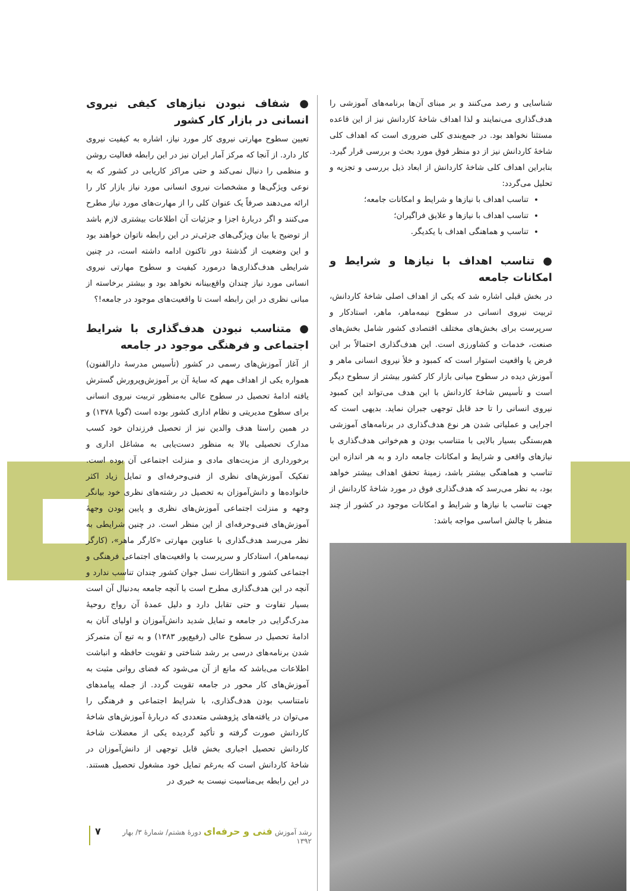شناسایی و رصد می‌کنند و بر مبنای آن‌ها برنامه‌های آموزشی را هدف‌گذاری می‌نمایند و لذا اهداف شاخهٔ کاردانش نیز از این قاعده مستثنا نخواهد بود. در جمع‌بندی کلی ضروری است که اهداف کلی شاخهٔ کاردانش نیز از دو منظر فوق مورد بحث و بررسی قرار گیرد. بنابراین اهداف کلی شاخهٔ کاردانش از ابعاد ذیل بررسی و تجزیه و تحلیل می‌گردد:
تناسب اهداف با نیازها و شرایط و امکانات جامعه؛
تناسب اهداف با نیازها و علایق فراگیران؛
تناسب و هماهنگی اهداف با یکدیگر.
● تناسب اهداف با نیازها و شرایط و امکانات جامعه
در بخش قبلی اشاره شد که یکی از اهداف اصلی شاخهٔ کاردانش، تربیت نیروی انسانی در سطوح نیمه‌ماهر، ماهر، استادکار و سرپرست برای بخش‌های مختلف اقتصادی کشور شامل بخش‌های صنعت، خدمات و کشاورزی است. این هدف‌گذاری احتمالاً بر این فرض یا واقعیت استوار است که کمبود و خلأ نیروی انسانی ماهر و آموزش دیده در سطوح میانی بازار کار کشور بیشتر از سطوح دیگر است و تأسیس شاخهٔ کاردانش با این هدف می‌تواند این کمبود نیروی انسانی را تا حد قابل توجهی جبران نماید. بدیهی است که اجرایی و عملیاتی شدن هر نوع هدف‌گذاری در برنامه‌های آموزشی هم‌بستگی بسیار بالایی با متناسب بودن و هم‌خوانی هدف‌گذاری با نیازهای واقعی و شرایط و امکانات جامعه دارد و به هر اندازه این تناسب و هماهنگی بیشتر باشد، زمینهٔ تحقق اهداف بیشتر خواهد بود، به نظر می‌رسد که هدف‌گذاری فوق در مورد شاخهٔ کاردانش از جهت تناسب با نیازها و شرایط و امکانات موجود در کشور از چند منظر با چالش اساسی مواجه باشد:
● شفاف نبودن نیازهای کیفی نیروی انسانی در بازار کار کشور
تعیین سطوح مهارتی نیروی کار مورد نیاز، اشاره به کیفیت نیروی کار دارد. از آنجا که مرکز آمار ایران نیز در این رابطه فعالیت روشن و منظمی را دنبال نمی‌کند و حتی مراکز کاریابی در کشور که به نوعی ویژگی‌ها و مشخصات نیروی انسانی مورد نیاز بازار کار را ارائه می‌دهند صرفاً یک عنوان کلی را از مهارت‌های مورد نیاز مطرح می‌کنند و اگر دربارهٔ اجزا و جزئیات آن اطلاعات بیشتری لازم باشد از توضیح یا بیان ویژگی‌های جزئی‌تر در این رابطه ناتوان خواهند بود و این وضعیت از گذشتهٔ دور تاکنون ادامه داشته است، در چنین شرایطی هدف‌گذاری‌ها درمورد کیفیت و سطوح مهارتی نیروی انسانی مورد نیاز چندان واقع‌بینانه نخواهد بود و بیشتر برخاسته از مبانی نظری در این رابطه است تا واقعیت‌های موجود در جامعه!؟
● متناسب نبودن هدف‌گذاری با شرایط اجتماعی و فرهنگی موجود در جامعه
از آغاز آموزش‌های رسمی در کشور (تأسیس مدرسهٔ دارالفنون) همواره یکی از اهداف مهم که سایهٔ آن بر آموزش‌وپرورش گسترش یافته ادامهٔ تحصیل در سطوح عالی به‌منظور تربیت نیروی انسانی برای سطوح مدیریتی و نظام اداری کشور بوده است (گویا ۱۳۷۸) و در همین راستا هدف والدین نیز از تحصیل فرزندان خود کسب مدارک تحصیلی بالا به منظور دست‌یابی به مشاغل اداری و برخورداری از مزیت‌های مادی و منزلت اجتماعی آن بوده است. تفکیک آموزش‌های نظری از فنی‌وحرفه‌ای و تمایل زیاد اکثر خانواده‌ها و دانش‌آموزان به تحصیل در رشته‌های نظری خود بیانگر وجهه و منزلت اجتماعی آموزش‌های نظری و پایین بودن وجههٔ آموزش‌های فنی‌وحرفه‌ای از این منظر است. در چنین شرایطی به نظر می‌رسد هدف‌گذاری با عناوین مهارتی «کارگر ماهر»، (کارگر نیمه‌ماهر)، استادکار و سرپرست با واقعیت‌های اجتماعی فرهنگی و اجتماعی کشور و انتظارات نسل جوان کشور چندان تناسب ندارد و آنچه در این هدف‌گذاری مطرح است با آنچه جامعه به‌دنبال آن است بسیار تفاوت و حتی تقابل دارد و دلیل عمدهٔ آن رواج روحیهٔ مدرک‌گرایی در جامعه و تمایل شدید دانش‌آموزان و اولیای آنان به ادامهٔ تحصیل در سطوح عالی (رفیع‌پور ۱۳۸۳) و به تبع آن متمرکز شدن برنامه‌های درسی بر رشد شناختی و تقویت حافظه و انباشت اطلاعات می‌باشد که مانع از آن می‌شود که فضای روانی مثبت به آموزش‌های کار محور در جامعه تقویت گردد. از جمله پیامدهای نامتناسب بودن هدف‌گذاری، با شرایط اجتماعی و فرهنگی را می‌توان در یافته‌های پژوهشی متعددی که دربارهٔ آموزش‌های شاخهٔ کاردانش صورت گرفته و تأکید گردیده یکی از معضلات شاخهٔ کاردانش تحصیل اجباری بخش قابل توجهی از دانش‌آموزان در شاخهٔ کاردانش است که به‌رغم تمایل خود مشغول تحصیل هستند. در این رابطه بی‌مناسبت نیست به خبری در
رشد آموزش فنی و حرفه‌ای دورهٔ هشتم/ شمارهٔ ۳/ بهار ۱۳۹۲ ۷